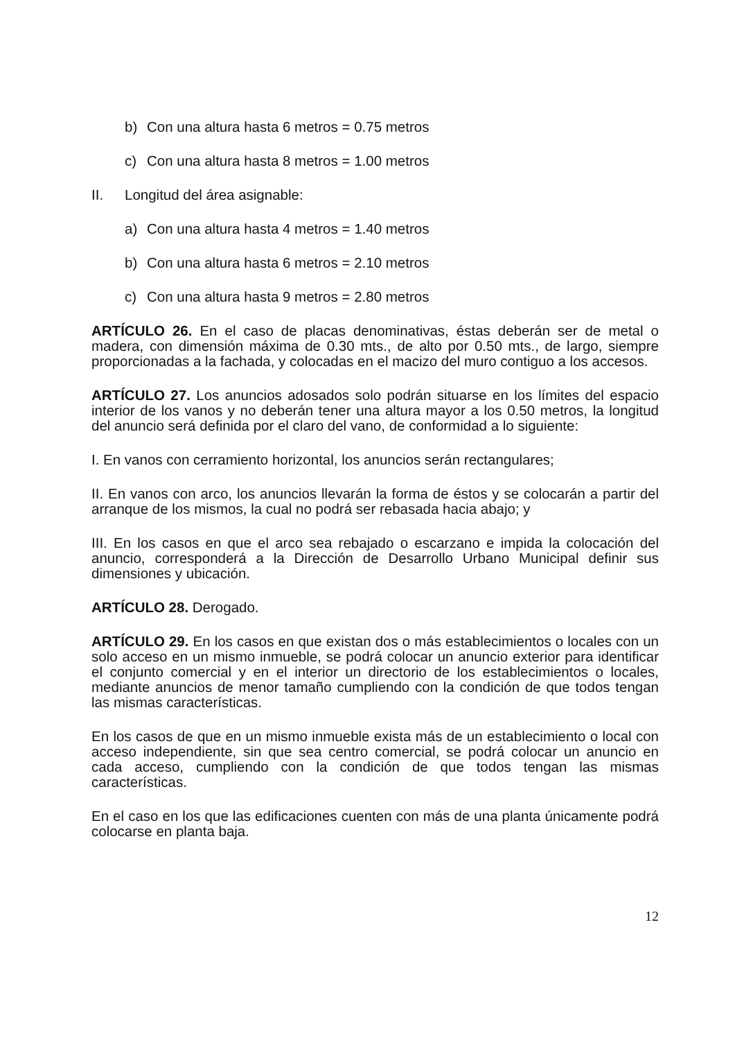b) Con una altura hasta 6 metros = 0.75 metros
c) Con una altura hasta 8 metros = 1.00 metros
II. Longitud del área asignable:
a) Con una altura hasta 4 metros = 1.40 metros
b) Con una altura hasta 6 metros = 2.10 metros
c) Con una altura hasta 9 metros = 2.80 metros
ARTÍCULO 26. En el caso de placas denominativas, éstas deberán ser de metal o madera, con dimensión máxima de 0.30 mts., de alto por 0.50 mts., de largo, siempre proporcionadas a la fachada, y colocadas en el macizo del muro contiguo a los accesos.
ARTÍCULO 27. Los anuncios adosados solo podrán situarse en los límites del espacio interior de los vanos y no deberán tener una altura mayor a los 0.50 metros, la longitud del anuncio será definida por el claro del vano, de conformidad a lo siguiente:
I. En vanos con cerramiento horizontal, los anuncios serán rectangulares;
II. En vanos con arco, los anuncios llevarán la forma de éstos y se colocarán a partir del arranque de los mismos, la cual no podrá ser rebasada hacia abajo; y
III. En los casos en que el arco sea rebajado o escarzano e impida la colocación del anuncio, corresponderá a la Dirección de Desarrollo Urbano Municipal definir sus dimensiones y ubicación.
ARTÍCULO 28. Derogado.
ARTÍCULO 29. En los casos en que existan dos o más establecimientos o locales con un solo acceso en un mismo inmueble, se podrá colocar un anuncio exterior para identificar el conjunto comercial y en el interior un directorio de los establecimientos o locales, mediante anuncios de menor tamaño cumpliendo con la condición de que todos tengan las mismas características.
En los casos de que en un mismo inmueble exista más de un establecimiento o local con acceso independiente, sin que sea centro comercial, se podrá colocar un anuncio en cada acceso, cumpliendo con la condición de que todos tengan las mismas características.
En el caso en los que las edificaciones cuenten con más de una planta únicamente podrá colocarse en planta baja.
12